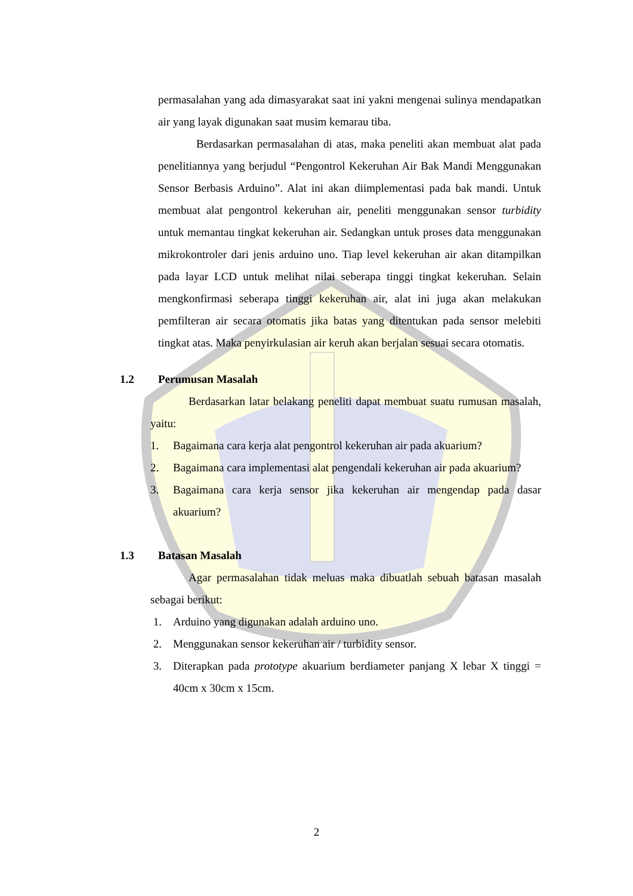permasalahan yang ada dimasyarakat saat ini yakni mengenai sulinya mendapatkan air yang layak digunakan saat musim kemarau tiba.
Berdasarkan permasalahan di atas, maka peneliti akan membuat alat pada penelitiannya yang berjudul “Pengontrol Kekeruhan Air Bak Mandi Menggunakan Sensor Berbasis Arduino”. Alat ini akan diimplementasi pada bak mandi. Untuk membuat alat pengontrol kekeruhan air, peneliti menggunakan sensor turbidity untuk memantau tingkat kekeruhan air. Sedangkan untuk proses data menggunakan mikrokontroler dari jenis arduino uno. Tiap level kekeruhan air akan ditampilkan pada layar LCD untuk melihat nilai seberapa tinggi tingkat kekeruhan. Selain mengkonfirmasi seberapa tinggi kekeruhan air, alat ini juga akan melakukan pemfilteran air secara otomatis jika batas yang ditentukan pada sensor melebiti tingkat atas. Maka penyirkulasian air keruh akan berjalan sesuai secara otomatis.
1.2 Perumusan Masalah
Berdasarkan latar belakang peneliti dapat membuat suatu rumusan masalah, yaitu:
1. Bagaimana cara kerja alat pengontrol kekeruhan air pada akuarium?
2. Bagaimana cara implementasi alat pengendali kekeruhan air pada akuarium?
3. Bagaimana cara kerja sensor jika kekeruhan air mengendap pada dasar akuarium?
1.3 Batasan Masalah
Agar permasalahan tidak meluas maka dibuatlah sebuah batasan masalah sebagai berikut:
1. Arduino yang digunakan adalah arduino uno.
2. Menggunakan sensor kekeruhan air / turbidity sensor.
3. Diterapkan pada prototype akuarium berdiameter panjang X lebar X tinggi = 40cm x 30cm x 15cm.
2